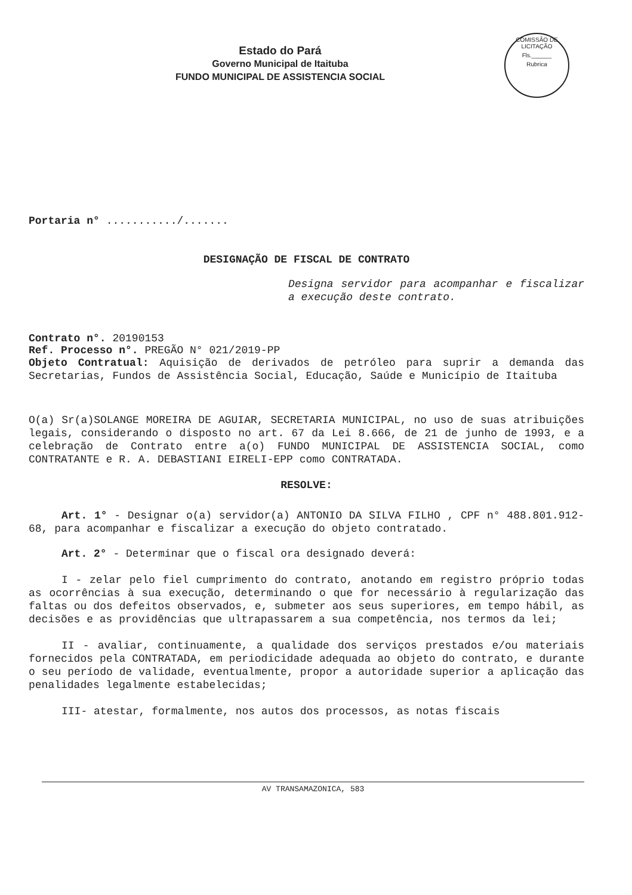Estado do Pará
Governo Municipal de Itaituba
FUNDO MUNICIPAL DE ASSISTENCIA SOCIAL
COMISSÃO DE LICITAÇÃO
Fls.______
Rubrica
Portaria n° .........../.......
DESIGNAÇÃO DE FISCAL DE CONTRATO
Designa servidor para acompanhar e fiscalizar a execução deste contrato.
Contrato n°. 20190153
Ref. Processo n°. PREGÃO N° 021/2019-PP
Objeto Contratual: Aquisição de derivados de petróleo para suprir a demanda das Secretarias, Fundos de Assistência Social, Educação, Saúde e Município de Itaituba
O(a) Sr(a)SOLANGE MOREIRA DE AGUIAR, SECRETARIA MUNICIPAL, no uso de suas atribuições legais, considerando o disposto no art. 67 da Lei 8.666, de 21 de junho de 1993, e a celebração de Contrato entre a(o) FUNDO MUNICIPAL DE ASSISTENCIA SOCIAL, como CONTRATANTE e R. A. DEBASTIANI EIRELI-EPP como CONTRATADA.
RESOLVE:
Art. 1° - Designar o(a) servidor(a) ANTONIO DA SILVA FILHO , CPF n° 488.801.912-68, para acompanhar e fiscalizar a execução do objeto contratado.
Art. 2° - Determinar que o fiscal ora designado deverá:
I - zelar pelo fiel cumprimento do contrato, anotando em registro próprio todas as ocorrências à sua execução, determinando o que for necessário à regularização das faltas ou dos defeitos observados, e, submeter aos seus superiores, em tempo hábil, as decisões e as providências que ultrapassarem a sua competência, nos termos da lei;
II - avaliar, continuamente, a qualidade dos serviços prestados e/ou materiais fornecidos pela CONTRATADA, em periodicidade adequada ao objeto do contrato, e durante o seu período de validade, eventualmente, propor a autoridade superior a aplicação das penalidades legalmente estabelecidas;
III- atestar, formalmente, nos autos dos processos, as notas fiscais
AV TRANSAMAZONICA, 583